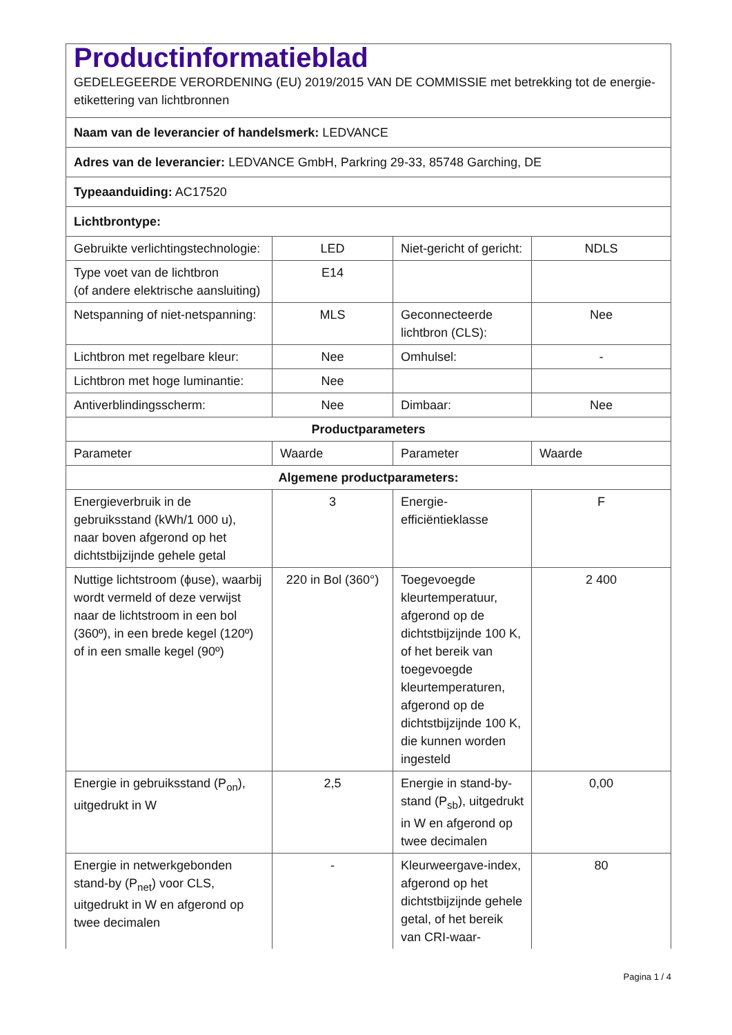Productinformatieblad
GEDELEGEERDE VERORDENING (EU) 2019/2015 VAN DE COMMISSIE met betrekking tot de energie-etikettering van lichtbronnen
| Naam van de leverancier of handelsmerk: LEDVANCE | | | |
| Adres van de leverancier: LEDVANCE GmbH, Parkring 29-33, 85748 Garching, DE | | | |
| Typeaanduiding: AC17520 | | | |
| Lichtbrontype: | | | |
| Gebruikte verlichtingstechnologie: | LED | Niet-gericht of gericht: | NDLS |
| Type voet van de lichtbron (of andere elektrische aansluiting) | E14 | | |
| Netspanning of niet-netspanning: | MLS | Geconnecteerde lichtbron (CLS): | Nee |
| Lichtbron met regelbare kleur: | Nee | Omhulsel: | - |
| Lichtbron met hoge luminantie: | Nee | | |
| Antiverblindingsscherm: | Nee | Dimbaar: | Nee |
| Productparameters | | | |
| Parameter | Waarde | Parameter | Waarde |
| Algemene productparameters: | | | |
| Energieverbruik in de gebruiksstand (kWh/1 000 u), naar boven afgerond op het dichtstbijzijnde gehele getal | 3 | Energie-efficiëntieklasse | F |
| Nuttige lichtstroom (ϕuse), waarbij wordt vermeld of deze verwijst naar de lichtstroom in een bol (360º), in een brede kegel (120º) of in een smalle kegel (90º) | 220 in Bol (360°) | Toegevoegde kleurtemperatuur, afgerond op de dichtstbijzijnde 100 K, of het bereik van toegevoegde kleurtemperaturen, afgerond op de dichtstbijzijnde 100 K, die kunnen worden ingesteld | 2 400 |
| Energie in gebruiksstand (P<sub>on</sub>), uitgedrukt in W | 2,5 | Energie in stand-by-stand (P<sub>sb</sub>), uitgedrukt in W en afgerond op twee decimalen | 0,00 |
| Energie in netwerkgebonden stand-by (P<sub>net</sub>) voor CLS, uitgedrukt in W en afgerond op twee decimalen | - | Kleurweergave-index, afgerond op het dichtstbijzijnde gehele getal, of het bereik van CRI-waar- | 80 |
Pagina 1 / 4